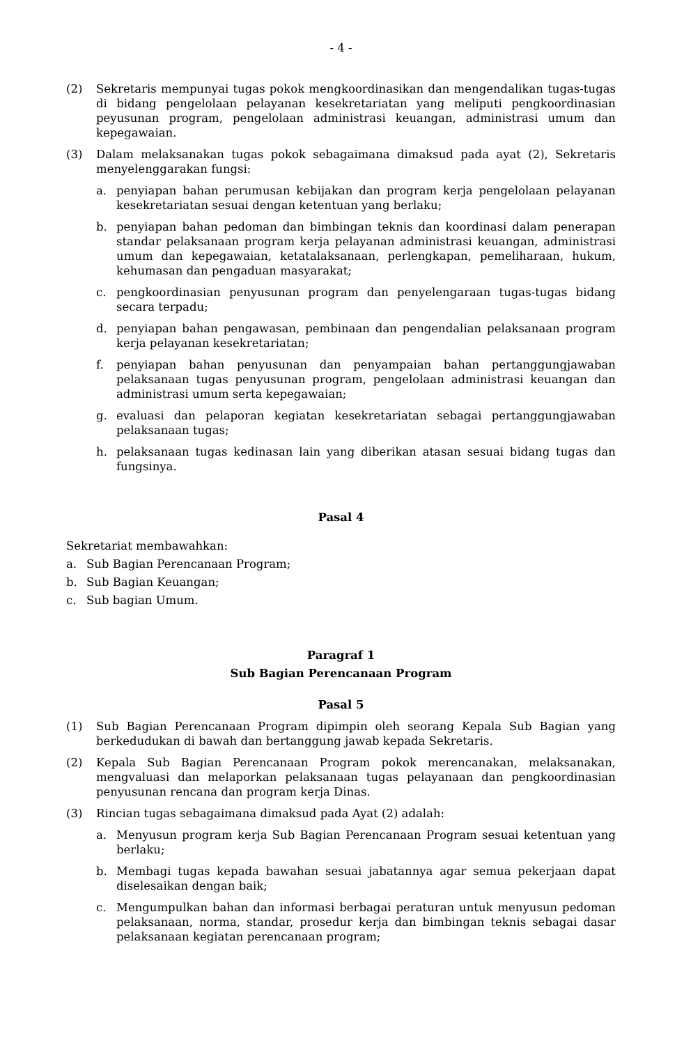- 4 -
(2) Sekretaris mempunyai tugas pokok mengkoordinasikan dan mengendalikan tugas-tugas di bidang pengelolaan pelayanan kesekretariatan yang meliputi pengkoordinasian peyusunan program, pengelolaan administrasi keuangan, administrasi umum dan kepegawaian.
(3) Dalam melaksanakan tugas pokok sebagaimana dimaksud pada ayat (2), Sekretaris menyelenggarakan fungsi:
a. penyiapan bahan perumusan kebijakan dan program kerja pengelolaan pelayanan kesekretariatan sesuai dengan ketentuan yang berlaku;
b. penyiapan bahan pedoman dan bimbingan teknis dan koordinasi dalam penerapan standar pelaksanaan program kerja pelayanan administrasi keuangan, administrasi umum dan kepegawaian, ketatalaksanaan, perlengkapan, pemeliharaan, hukum, kehumasan dan pengaduan masyarakat;
c. pengkoordinasian penyusunan program dan penyelengaraan tugas-tugas bidang secara terpadu;
d. penyiapan bahan pengawasan, pembinaan dan pengendalian pelaksanaan program kerja pelayanan kesekretariatan;
f. penyiapan bahan penyusunan dan penyampaian bahan pertanggungjawaban pelaksanaan tugas penyusunan program, pengelolaan administrasi keuangan dan administrasi umum serta kepegawaian;
g. evaluasi dan pelaporan kegiatan kesekretariatan sebagai pertanggungjawaban pelaksanaan tugas;
h. pelaksanaan tugas kedinasan lain yang diberikan atasan sesuai bidang tugas dan fungsinya.
Pasal 4
Sekretariat membawahkan:
a. Sub Bagian Perencanaan Program;
b. Sub Bagian Keuangan;
c. Sub bagian Umum.
Paragraf 1
Sub Bagian Perencanaan Program
Pasal 5
(1) Sub Bagian Perencanaan Program dipimpin oleh seorang Kepala Sub Bagian yang berkedudukan di bawah dan bertanggung jawab kepada Sekretaris.
(2) Kepala Sub Bagian Perencanaan Program pokok merencanakan, melaksanakan, mengvaluasi dan melaporkan pelaksanaan tugas pelayanaan dan pengkoordinasian penyusunan rencana dan program kerja Dinas.
(3) Rincian tugas sebagaimana dimaksud pada Ayat (2) adalah:
a. Menyusun program kerja Sub Bagian Perencanaan Program sesuai ketentuan yang berlaku;
b. Membagi tugas kepada bawahan sesuai jabatannya agar semua pekerjaan dapat diselesaikan dengan baik;
c. Mengumpulkan bahan dan informasi berbagai peraturan untuk menyusun pedoman pelaksanaan, norma, standar, prosedur kerja dan bimbingan teknis sebagai dasar pelaksanaan kegiatan perencanaan program;